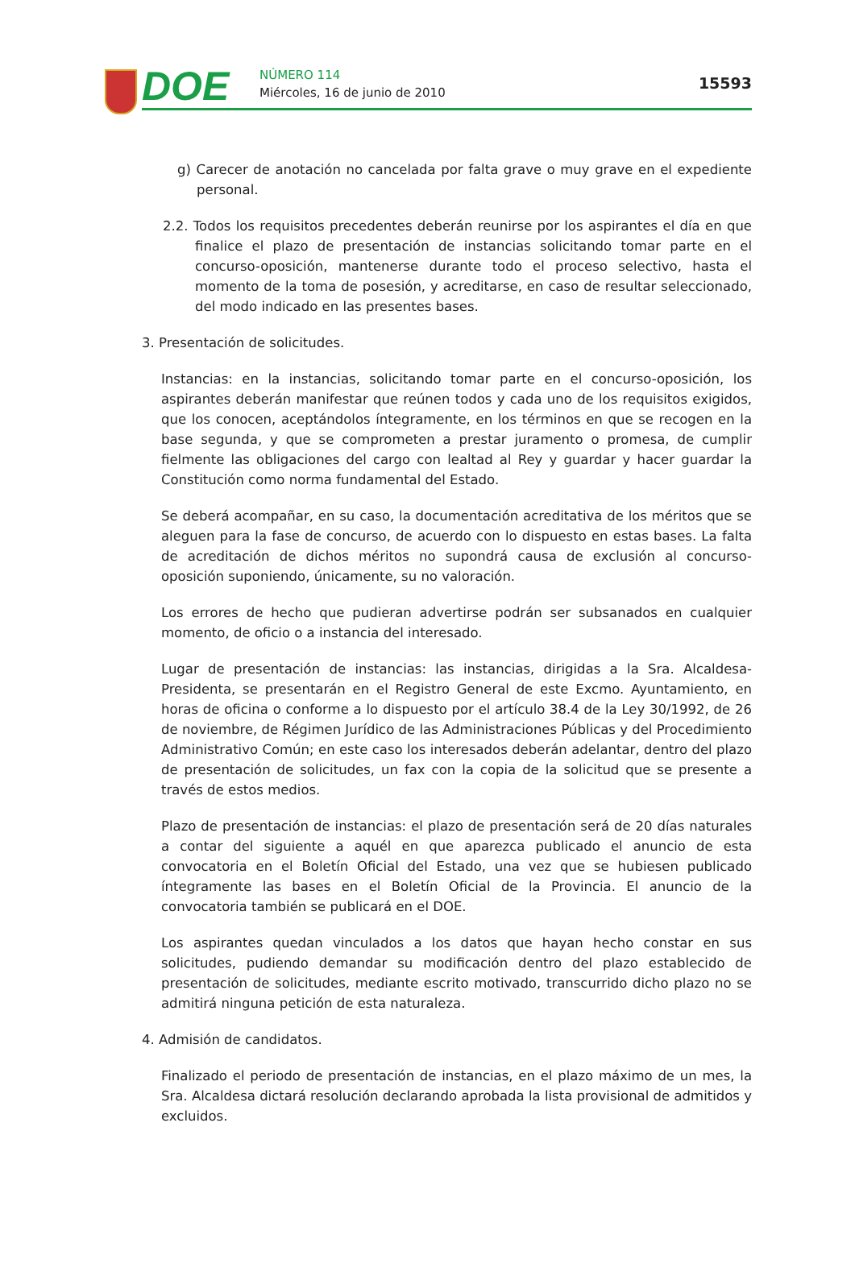DOE NÚMERO 114
Miércoles, 16 de junio de 2010
15593
g) Carecer de anotación no cancelada por falta grave o muy grave en el expediente personal.
2.2. Todos los requisitos precedentes deberán reunirse por los aspirantes el día en que finalice el plazo de presentación de instancias solicitando tomar parte en el concurso-oposición, mantenerse durante todo el proceso selectivo, hasta el momento de la toma de posesión, y acreditarse, en caso de resultar seleccionado, del modo indicado en las presentes bases.
3. Presentación de solicitudes.
Instancias: en la instancias, solicitando tomar parte en el concurso-oposición, los aspirantes deberán manifestar que reúnen todos y cada uno de los requisitos exigidos, que los conocen, aceptándolos íntegramente, en los términos en que se recogen en la base segunda, y que se comprometen a prestar juramento o promesa, de cumplir fielmente las obligaciones del cargo con lealtad al Rey y guardar y hacer guardar la Constitución como norma fundamental del Estado.
Se deberá acompañar, en su caso, la documentación acreditativa de los méritos que se aleguen para la fase de concurso, de acuerdo con lo dispuesto en estas bases. La falta de acreditación de dichos méritos no supondrá causa de exclusión al concurso-oposición suponiendo, únicamente, su no valoración.
Los errores de hecho que pudieran advertirse podrán ser subsanados en cualquier momento, de oficio o a instancia del interesado.
Lugar de presentación de instancias: las instancias, dirigidas a la Sra. Alcaldesa-Presidenta, se presentarán en el Registro General de este Excmo. Ayuntamiento, en horas de oficina o conforme a lo dispuesto por el artículo 38.4 de la Ley 30/1992, de 26 de noviembre, de Régimen Jurídico de las Administraciones Públicas y del Procedimiento Administrativo Común; en este caso los interesados deberán adelantar, dentro del plazo de presentación de solicitudes, un fax con la copia de la solicitud que se presente a través de estos medios.
Plazo de presentación de instancias: el plazo de presentación será de 20 días naturales a contar del siguiente a aquél en que aparezca publicado el anuncio de esta convocatoria en el Boletín Oficial del Estado, una vez que se hubiesen publicado íntegramente las bases en el Boletín Oficial de la Provincia. El anuncio de la convocatoria también se publicará en el DOE.
Los aspirantes quedan vinculados a los datos que hayan hecho constar en sus solicitudes, pudiendo demandar su modificación dentro del plazo establecido de presentación de solicitudes, mediante escrito motivado, transcurrido dicho plazo no se admitirá ninguna petición de esta naturaleza.
4. Admisión de candidatos.
Finalizado el periodo de presentación de instancias, en el plazo máximo de un mes, la Sra. Alcaldesa dictará resolución declarando aprobada la lista provisional de admitidos y excluidos.